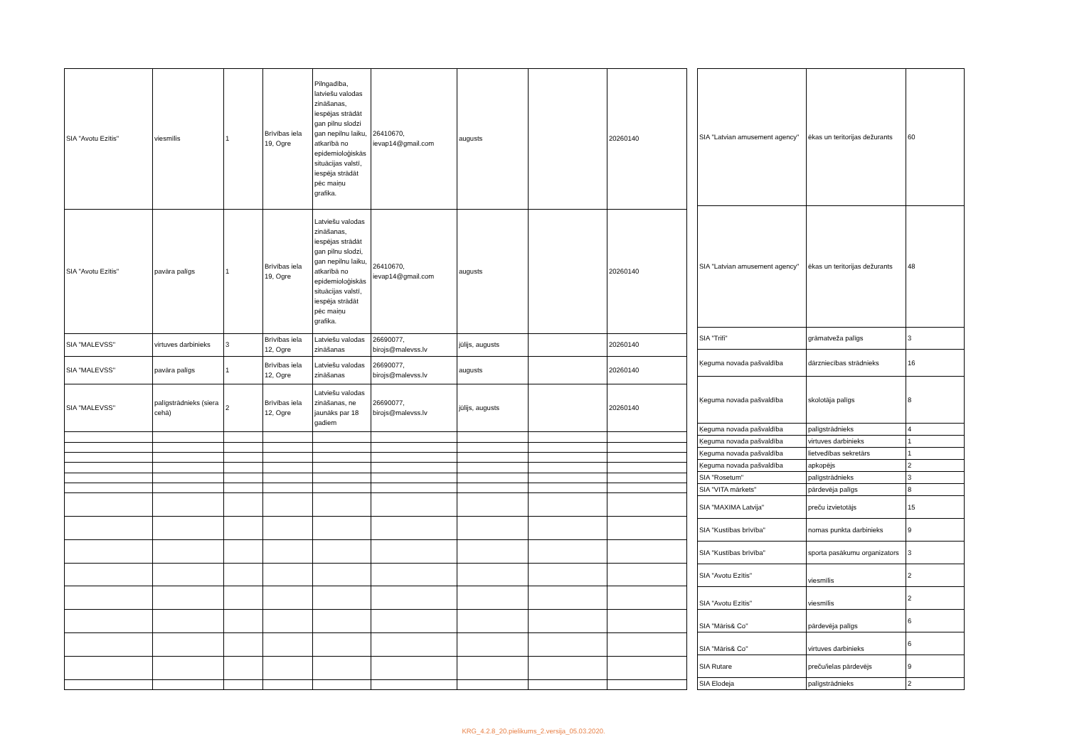| SIA "Avotu Ezītis" | viesmīlis | 1 | Brīvības iela 19, Ogre | Pilngadība, latviešu valodas zināšanas, iespējas strādāt gan pilnu slodzi gan nepilnu laiku, atkarībā no epidemioloģiskās situācijas valstī, iespēja strādāt pēc maiņu grafika. | 26410670, ievap14@gmail.com | augusts | | 20260140 |
| SIA "Avotu Ezītis" | pavāra palīgs | 1 | Brīvības iela 19, Ogre | Latviešu valodas zināšanas, iespējas strādāt gan pilnu slodzi, gan nepilnu laiku, atkarībā no epidemioloģiskās situācijas valstī, iespēja strādāt pēc maiņu grafika. | 26410670, ievap14@gmail.com | augusts | | 20260140 |
| SIA "MALEVSS" | virtuves darbinieks | 3 | Brīvības iela 12, Ogre | Latviešu valodas zināšanas | 26690077, birojs@malevss.lv | jūlijs, augusts | | 20260140 |
| SIA "MALEVSS" | pavāra palīgs | 1 | Brīvības iela 12, Ogre | Latviešu valodas zināšanas | 26690077, birojs@malevss.lv | augusts | | 20260140 |
| SIA "MALEVSS" | palīgstrādnieks (siera cehā) | 2 | Brīvības iela 12, Ogre | Latviešu valodas zināšanas, ne jaunāks par 18 gadiem | 26690077, birojs@malevss.lv | jūlijs, augusts | | 20260140 |
| SIA "Latvian amusement agency" | ēkas un teritorijas dežurants | 60 |
| SIA "Latvian amusement agency" | ēkas un teritorijas dežurants | 48 |
| SIA "Trifi" | grāmatveža palīgs | 3 |
| Ķeguma novada pašvaldība | dārzniecības strādnieks | 16 |
| Ķeguma novada pašvaldība | skolotāja palīgs | 8 |
| Ķeguma novada pašvaldība | palīgstrādnieks | 4 |
| Ķeguma novada pašvaldība | virtuves darbinieks | 1 |
| Ķeguma novada pašvaldība | lietvedības sekretārs | 1 |
| Ķeguma novada pašvaldība | apkopējs | 2 |
| SIA "Rosetum" | palīgstrādnieks | 3 |
| SIA "VITA mārkets" | pārdevēja palīgs | 8 |
| SIA "MAXIMA Latvija" | preču izvietotājs | 15 |
| SIA "Kustības brīvība" | nomas punkta darbinieks | 9 |
| SIA "Kustības brīvība" | sporta pasākumu organizators | 3 |
| SIA "Avotu Ezītis" | viesmīlis | 2 |
| SIA "Avotu Ezītis" | viesmīlis | 2 |
| SIA "Māris& Co" | pārdevēja palīgs | 6 |
| SIA "Māris& Co" | virtuves darbinieks | 6 |
| SIA Rutare | preču/ielas pārdevējs | 9 |
| SIA Elodeja | palīgstrādnieks | 2 |
KRG_4.2.8_20.pielikums_2.versija_05.03.2020.